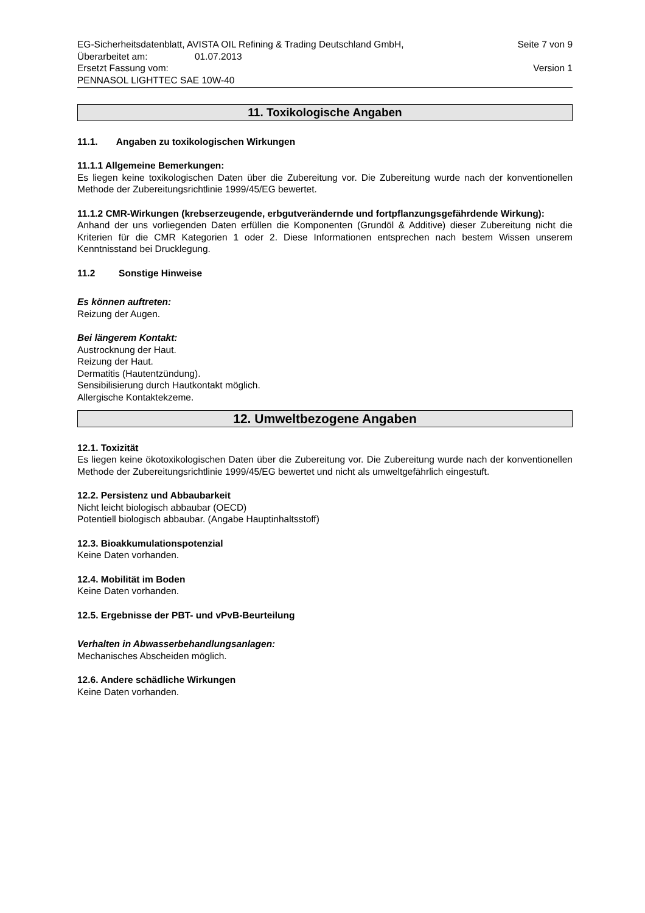EG-Sicherheitsdatenblatt, AVISTA OIL Refining & Trading Deutschland GmbH, Seite 7 von 9
Überarbeitet am: 01.07.2013
Ersetzt Fassung vom: Version 1
PENNASOL LIGHTTEC SAE 10W-40
11. Toxikologische Angaben
11.1. Angaben zu toxikologischen Wirkungen
11.1.1 Allgemeine Bemerkungen:
Es liegen keine toxikologischen Daten über die Zubereitung vor. Die Zubereitung wurde nach der konventionellen Methode der Zubereitungsrichtlinie 1999/45/EG bewertet.
11.1.2 CMR-Wirkungen (krebserzeugende, erbgutverändernde und fortpflanzungsgefährdende Wirkung):
Anhand der uns vorliegenden Daten erfüllen die Komponenten (Grundöl & Additive) dieser Zubereitung nicht die Kriterien für die CMR Kategorien 1 oder 2. Diese Informationen entsprechen nach bestem Wissen unserem Kenntnisstand bei Drucklegung.
11.2 Sonstige Hinweise
Es können auftreten:
Reizung der Augen.
Bei längerem Kontakt:
Austrocknung der Haut.
Reizung der Haut.
Dermatitis (Hautentzündung).
Sensibilisierung durch Hautkontakt möglich.
Allergische Kontaktekzeme.
12. Umweltbezogene Angaben
12.1. Toxizität
Es liegen keine ökotoxikologischen Daten über die Zubereitung vor. Die Zubereitung wurde nach der konventionellen Methode der Zubereitungsrichtlinie 1999/45/EG bewertet und nicht als umweltgefährlich eingestuft.
12.2. Persistenz und Abbaubarkeit
Nicht leicht biologisch abbaubar (OECD)
Potentiell biologisch abbaubar. (Angabe Hauptinhaltsstoff)
12.3. Bioakkumulationspotenzial
Keine Daten vorhanden.
12.4. Mobilität im Boden
Keine Daten vorhanden.
12.5. Ergebnisse der PBT- und vPvB-Beurteilung
Verhalten in Abwasserbehandlungsanlagen:
Mechanisches Abscheiden möglich.
12.6. Andere schädliche Wirkungen
Keine Daten vorhanden.